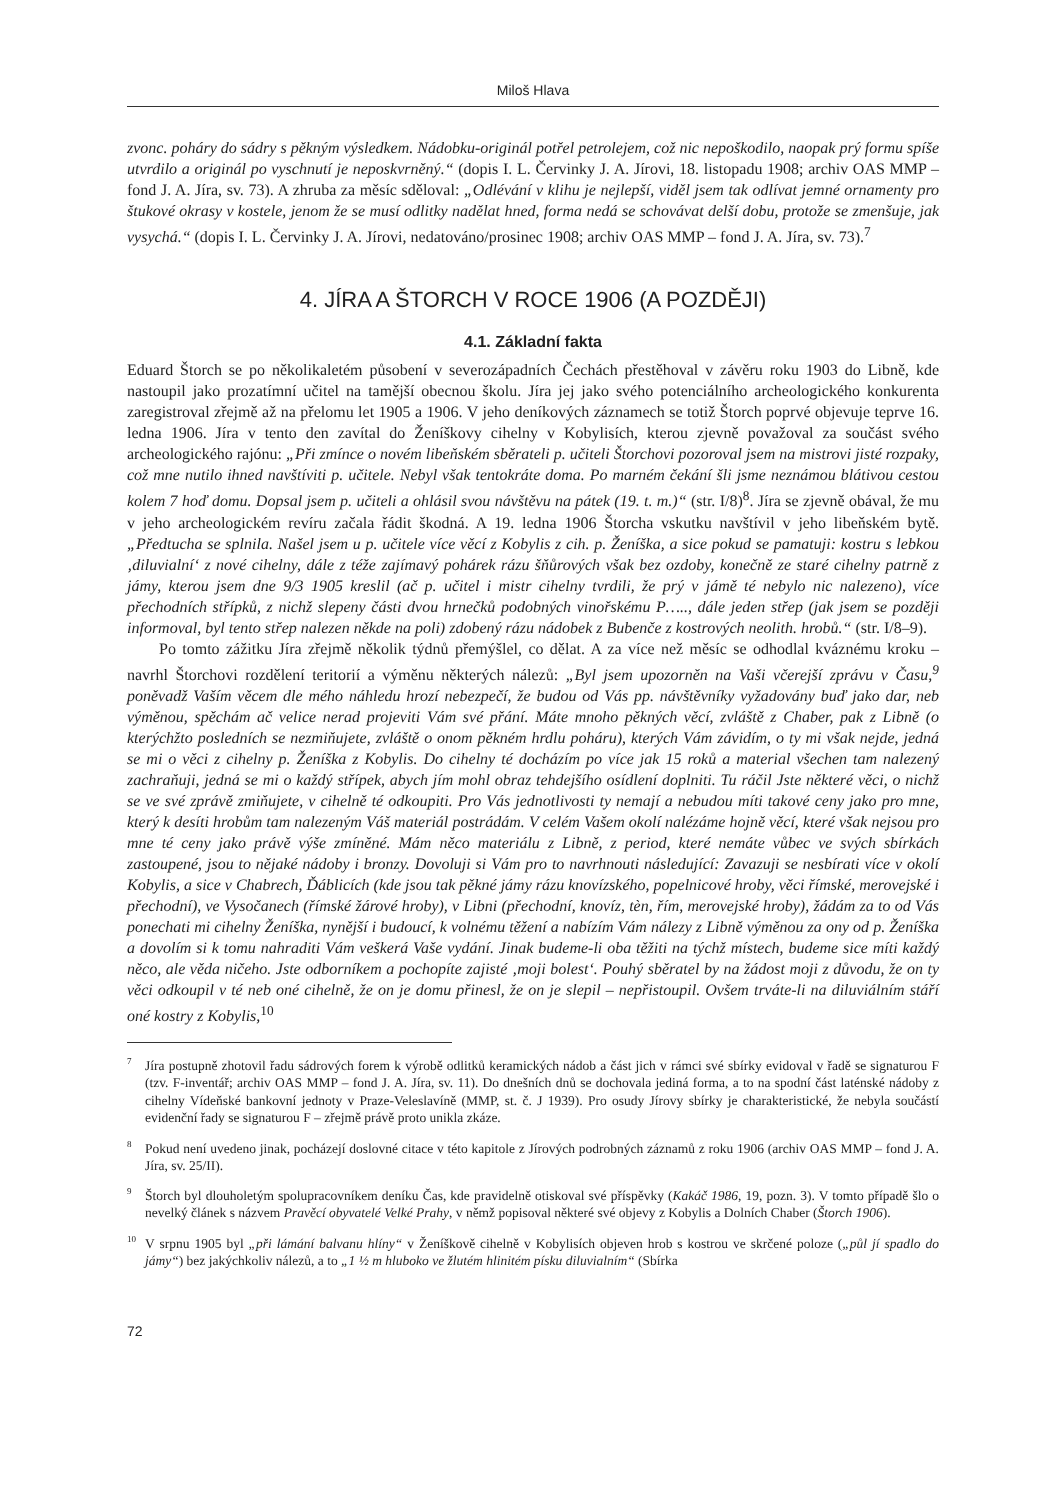Miloš Hlava
zvonc. poháry do sádry s pěkným výsledkem. Nádobku-originál potřel petrolejem, což nic nepoškodilo, naopak prý formu spíše utvrdilo a originál po vyschnutí je neposkvrněný.“ (dopis I. L. Červinky J. A. Jírovi, 18. listopadu 1908; archiv OAS MMP – fond J. A. Jíra, sv. 73). A zhruba za měsíc sděloval: „Odlévání v klihu je nejlepší, viděl jsem tak odlívat jemné ornamenty pro štukové okrasy v kostele, jenom že se musí odlitky nadělat hned, forma nedá se schovávat delší dobu, protože se zmenšuje, jak vysychá.“ (dopis I. L. Červinky J. A. Jírovi, nedatováno/prosinec 1908; archiv OAS MMP – fond J. A. Jíra, sv. 73).<sup>7</sup>
4. JÍRA A ŠTORCH V ROCE 1906 (A POZDĚJI)
4.1. Základní fakta
Eduard Štorch se po několikaletém působení v severozápadních Čechách přestěhoval v závěru roku 1903 do Libně, kde nastoupil jako prozatímní učitel na tamější obecnou školu. Jíra jej jako svého potenciálního archeologického konkurenta zaregistroval zřejmě až na přelomu let 1905 a 1906. V jeho deníkových záznamech se totiž Štorch poprvé objevuje teprve 16. ledna 1906. Jíra v tento den zavítal do Ženíškovy cihelny v Kobylisích, kterou zjevně považoval za součást svého archeologického rajónu: „Při zmínce o novém libeňském sběrateli p. učiteli Štorchovi pozoroval jsem na mistrovi jisté rozpaky, což mne nutilo ihned navštíviti p. učitele. Nebyl však tentokráte doma. Po marném čekání šli jsme neznámou blátivou cestou kolem 7 hoď domu. Dopsal jsem p. učiteli a ohlásil svou návštěvu na pátek (19. t. m.)“ (str. I/8)<sup>8</sup>. Jíra se zjevně obával, že mu v jeho archeologickém revíru začala řádit škodná. A 19. ledna 1906 Štorcha vskutku navštívil v jeho libeňském bytě. „Předtucha se splnila. Našel jsem u p. učitele více věcí z Kobylis z cih. p. Ženíška, a sice pokud se pamatuji: kostru s lebkou ‚diluvialní‘ z nové cihelny, dále z téže zajímavý pohárek rázu šňůrových však bez ozdoby, konečně ze staré cihelny patrně z jámy, kterou jsem dne 9/3 1905 kreslil (ač p. učitel i mistr cihelny tvrdili, že prý v jámě té nebylo nic nalezeno), více přechodních střípků, z nichž slepeny části dvou hrnečků podobných vinořskému P….., dále jeden střep (jak jsem se později informoval, byl tento střep nalezen někde na poli) zdobený rázu nádobek z Bubenče z kostrových neolith. hrobů.“ (str. I/8–9).
Po tomto zážitku Jíra zřejmě několik týdnů přemýšlel, co dělat. A za více než měsíc se odhodlal kváznému kroku – navrhl Štorchovi rozdělení teritorií a výměnu některých nálezů: „Byl jsem upozorněn na Vaši včerejší zprávu v Času,<sup>9</sup> poněvadž Vaším věcem dle mého náhledu hrozí nebezpečí, že budou od Vás pp. návštěvníky vyžadovány buď jako dar, neb výměnou, spěchám ač velice nerad projeviti Vám své přání. Máte mnoho pěkných věcí, zvláště z Chaber, pak z Libně (o kterýchžto posledních se nezmiňujete, zvláště o onom pěkném hrdlu poháru), kterých Vám závidím, o ty mi však nejde, jedná se mi o věci z cihelny p. Ženíška z Kobylis. Do cihelny té docházím po více jak 15 roků a material všechen tam nalezený zachraňuji, jedná se mi o každý střípek, abych jím mohl obraz tehdejšího osídlení doplniti. Tu ráčil Jste některé věci, o nichž se ve své zprávě zmiňujete, v cihelně té odkoupiti. Pro Vás jednotlivosti ty nemají a nebudou míti takové ceny jako pro mne, který k desíti hrobům tam nalezeným Váš materiál postrádám. V celém Vašem okolí nalézáme hojně věcí, které však nejsou pro mne té ceny jako právě výše zmíněné. Mám něco materiálu z Libně, z period, které nemáte vůbec ve svých sbírkách zastoupené, jsou to nějaké nádoby i bronzy. Dovoluji si Vám pro to navrhnouti následující: Zavazuji se nesbírati více v okolí Kobylis, a sice v Chabrech, Ďáblicích (kde jsou tak pěkné jámy rázu knovízského, popelnicové hroby, věci římské, merovejské i přechodní), ve Vysočanech (římské žárové hroby), v Libni (přechodní, knovíz, tèn, řím, merovejské hroby), žádám za to od Vás ponechati mi cihelny Ženíška, nynější i budoucí, k volnému těžení a nabízím Vám nálezy z Libně výměnou za ony od p. Ženíška a dovolím si k tomu nahraditi Vám veškerá Vaše vydání. Jinak budeme-li oba těžiti na týchž místech, budeme sice míti každý něco, ale věda ničeho. Jste odborníkem a pochopíte zajisté ‚moji bolest‘. Pouhý sběratel by na žádost moji z důvodu, že on ty věci odkoupil v té neb oné cihelně, že on je domu přinesl, že on je slepil – nepřistoupil. Ovšem trváte-li na diluviálním stáří oné kostry z Kobylis,<sup>10</sup>
<sup>7</sup> Jíra postupně zhotovil řadu sádrových forem k výrobě odlitků keramických nádob a část jich v rámci své sbírky evidoval v řadě se signaturou F (tzv. F-inventář; archiv OAS MMP – fond J. A. Jíra, sv. 11). Do dnešních dnů se dochovala jediná forma, a to na spodní část laténské nádoby z cihelny Vídeňské bankovní jednoty v Praze-Veleslavíně (MMP, st. č. J 1939). Pro osudy Jírovy sbírky je charakteristické, že nebyla součástí evidenční řady se signaturou F – zřejmě právě proto unikla zkáze.
<sup>8</sup> Pokud není uvedeno jinak, pocházejí doslovné citace v této kapitole z Jírových podrobných záznamů z roku 1906 (archiv OAS MMP – fond J. A. Jíra, sv. 25/II).
<sup>9</sup> Štorch byl dlouholetým spolupracovníkem deníku Čas, kde pravidelně otiskoval své příspěvky (Kakáč 1986, 19, pozn. 3). V tomto případě šlo o nevelký článek s názvem Pravěcí obyvatelé Velké Prahy, v němž popisoval některé své objevy z Kobylis a Dolních Chaber (Štorch 1906).
<sup>10</sup> V srpnu 1905 byl „při lámání balvanu hlíny“ v Ženíškově cihelně v Kobylisích objeven hrob s kostrou ve skrčené poloze („půl jí spadlo do jámy“) bez jakýchkoliv nálezů, a to „1 ½ m hluboko ve žlutém hlinitém písku diluvialním“ (Sbírka
72